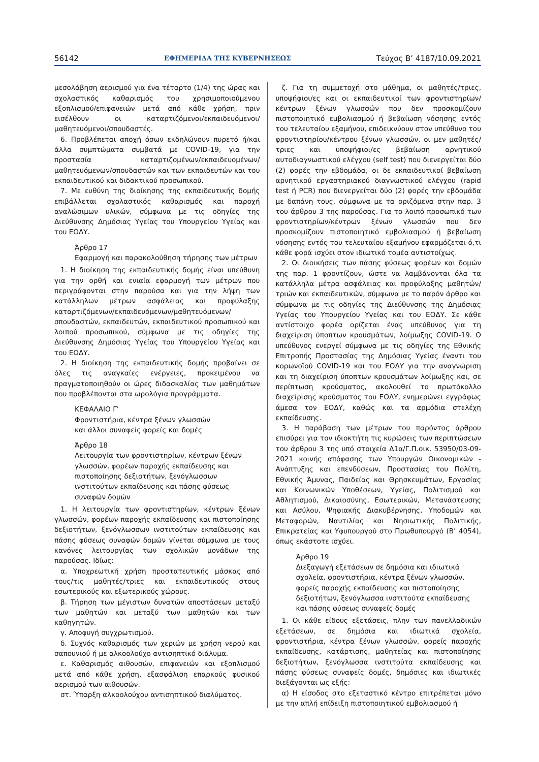56142 ΕΦΗΜΕΡΙΔΑ ΤΗΣ ΚΥΒΕΡΝΗΣΕΩΣ Τεύχος Β’ 4187/10.09.2021
μεσολάβηση αερισμού για ένα τέταρτο (1/4) της ώρας και σχολαστικός καθαρισμός του χρησιμοποιούμενου εξοπλισμού/επιφανειών μετά από κάθε χρήση, πριν εισέλθουν οι καταρτιζόμενοι/εκπαιδευόμενοι/μαθητευόμενοι/σπουδαστές.
6. Προβλέπεται αποχή όσων εκδηλώνουν πυρετό ή/και άλλα συμπτώματα συμβατά με COVID-19, για την προστασία καταρτιζομένων/εκπαιδευομένων/μαθητευόμενων/σπουδαστών και των εκπαιδευτών και του εκπαιδευτικού και διδακτικού προσωπικού.
7. Με ευθύνη της διοίκησης της εκπαιδευτικής δομής επιβάλλεται σχολαστικός καθαρισμός και παροχή αναλώσιμων υλικών, σύμφωνα με τις οδηγίες της Διεύθυνσης Δημόσιας Υγείας του Υπουργείου Υγείας και του ΕΟΔΥ.
Άρθρο 17
Εφαρμογή και παρακολούθηση τήρησης των μέτρων
1. Η διοίκηση της εκπαιδευτικής δομής είναι υπεύθυνη για την ορθή και ενιαία εφαρμογή των μέτρων που περιγράφονται στην παρούσα και για την λήψη των κατάλληλων μέτρων ασφάλειας και προφύλαξης καταρτιζόμενων/εκπαιδευόμενων/μαθητευόμενων/σπουδαστών, εκπαιδευτών, εκπαιδευτικού προσωπικού και λοιπού προσωπικού, σύμφωνα με τις οδηγίες της Διεύθυνσης Δημόσιας Υγείας του Υπουργείου Υγείας και του ΕΟΔΥ.
2. Η διοίκηση της εκπαιδευτικής δομής προβαίνει σε όλες τις αναγκαίες ενέργειες, προκειμένου να πραγματοποιηθούν οι ώρες διδασκαλίας των μαθημάτων που προβλέπονται στα ωρολόγια προγράμματα.
ΚΕΦΑΛΑΙΟ Γ’
Φροντιστήρια, κέντρα ξένων γλωσσών
και άλλοι συναφείς φορείς και δομές
Άρθρο 18
Λειτουργία των φροντιστηρίων, κέντρων ξένων γλωσσών, φορέων παροχής εκπαίδευσης και πιστοποίησης δεξιοτήτων, ξενόγλωσσων ινστιτούτων εκπαίδευσης και πάσης φύσεως συναφών δομών
1. Η λειτουργία των φροντιστηρίων, κέντρων ξένων γλωσσών, φορέων παροχής εκπαίδευσης και πιστοποίησης δεξιοτήτων, ξενόγλωσσων ινστιτούτων εκπαίδευσης και πάσης φύσεως συναφών δομών γίνεται σύμφωνα με τους κανόνες λειτουργίας των σχολικών μονάδων της παρούσας. Ιδίως:
α. Υποχρεωτική χρήση προστατευτικής μάσκας από τους/τις μαθητές/τριες και εκπαιδευτικούς στους εσωτερικούς και εξωτερικούς χώρους.
β. Τήρηση των μέγιστων δυνατών αποστάσεων μεταξύ των μαθητών και μεταξύ των μαθητών και των καθηγητών.
γ. Αποφυγή συγχρωτισμού.
δ. Συχνός καθαρισμός των χεριών με χρήση νερού και σαπουνιού ή με αλκοολούχο αντισηπτικό διάλυμα.
ε. Καθαρισμός αιθουσών, επιφανειών και εξοπλισμού μετά από κάθε χρήση, εξασφάλιση επαρκούς φυσικού αερισμού των αιθουσών.
στ. Ύπαρξη αλκοολούχου αντισηπτικού διαλύματος.
ζ. Για τη συμμετοχή στο μάθημα, οι μαθητές/τριες, υποψήφιοι/ες και οι εκπαιδευτικοί των φροντιστηρίων/κέντρων ξένων γλωσσών που δεν προσκομίζουν πιστοποιητικό εμβολιασμού ή βεβαίωση νόσησης εντός του τελευταίου εξαμήνου, επιδεικνύουν στον υπεύθυνο του φροντιστηρίου/κέντρου ξένων γλωσσών, οι μεν μαθητές/τριες και υποψήφιοι/ες βεβαίωση αρνητικού αυτοδιαγνωστικού ελέγχου (self test) που διενεργείται δύο (2) φορές την εβδομάδα, οι δε εκπαιδευτικοί βεβαίωση αρνητικού εργαστηριακού διαγνωστικού ελέγχου (rapid test ή PCR) που διενεργείται δύο (2) φορές την εβδομάδα με δαπάνη τους, σύμφωνα με τα οριζόμενα στην παρ. 3 του άρθρου 3 της παρούσας. Για το λοιπό προσωπικό των φροντιστηρίων/κέντρων ξένων γλωσσών που δεν προσκομίζουν πιστοποιητικό εμβολιασμού ή βεβαίωση νόσησης εντός του τελευταίου εξαμήνου εφαρμόζεται ό,τι κάθε φορά ισχύει στον ιδιωτικό τομέα αντιστοίχως.
2. Οι διοικήσεις των πάσης φύσεως φορέων και δομών της παρ. 1 φροντίζουν, ώστε να λαμβάνονται όλα τα κατάλληλα μέτρα ασφάλειας και προφύλαξης μαθητών/τριών και εκπαιδευτικών, σύμφωνα με το παρόν άρθρο και σύμφωνα με τις οδηγίες της Διεύθυνσης της Δημόσιας Υγείας του Υπουργείου Υγείας και του ΕΟΔΥ. Σε κάθε αντίστοιχο φορέα ορίζεται ένας υπεύθυνος για τη διαχείριση ύποπτων κρουσμάτων, λοίμωξης COVID-19. Ο υπεύθυνος ενεργεί σύμφωνα με τις οδηγίες της Εθνικής Επιτροπής Προστασίας της Δημόσιας Υγείας έναντι του κορωνοϊού COVID-19 και του ΕΟΔΥ για την αναγνώριση και τη διαχείριση ύποπτων κρουσμάτων λοίμωξης και, σε περίπτωση κρούσματος, ακολουθεί το πρωτόκολλο διαχείρισης κρούσματος του ΕΟΔΥ, ενημερώνει εγγράφως άμεσα τον ΕΟΔΥ, καθώς και τα αρμόδια στελέχη εκπαίδευσης.
3. Η παράβαση των μέτρων του παρόντος άρθρου επισύρει για τον ιδιοκτήτη τις κυρώσεις των περιπτώσεων του άρθρου 3 της υπό στοιχεία Δ1α/Γ.Π.οικ. 53950/03-09-2021 κοινής απόφασης των Υπουργών Οικονομικών - Ανάπτυξης και επενδύσεων, Προστασίας του Πολίτη, Εθνικής Άμυνας, Παιδείας και Θρησκευμάτων, Εργασίας και Κοινωνικών Υποθέσεων, Υγείας, Πολιτισμού και Αθλητισμού, Δικαιοσύνης, Εσωτερικών, Μετανάστευσης και Ασύλου, Ψηφιακής Διακυβέρνησης, Υποδομών και Μεταφορών, Ναυτιλίας και Νησιωτικής Πολιτικής, Επικρατείας και Υφυπουργού στο Πρωθυπουργό (Β’ 4054), όπως εκάστοτε ισχύει.
Άρθρο 19
Διεξαγωγή εξετάσεων σε δημόσια και ιδιωτικά σχολεία, φροντιστήρια, κέντρα ξένων γλωσσών, φορείς παροχής εκπαίδευσης και πιστοποίησης δεξιοτήτων, ξενόγλωσσα ινστιτούτα εκπαίδευσης και πάσης φύσεως συναφείς δομές
1. Οι κάθε είδους εξετάσεις, πλην των πανελλαδικών εξετάσεων, σε δημόσια και ιδιωτικά σχολεία, φροντιστήρια, κέντρα ξένων γλωσσών, φορείς παροχής εκπαίδευσης, κατάρτισης, μαθητείας και πιστοποίησης δεξιοτήτων, ξενόγλωσσα ινστιτούτα εκπαίδευσης και πάσης φύσεως συναφείς δομές, δημόσιες και ιδιωτικές διεξάγονται ως εξής:
α) Η είσοδος στο εξεταστικό κέντρο επιτρέπεται μόνο με την απλή επίδειξη πιστοποιητικού εμβολιασμού ή